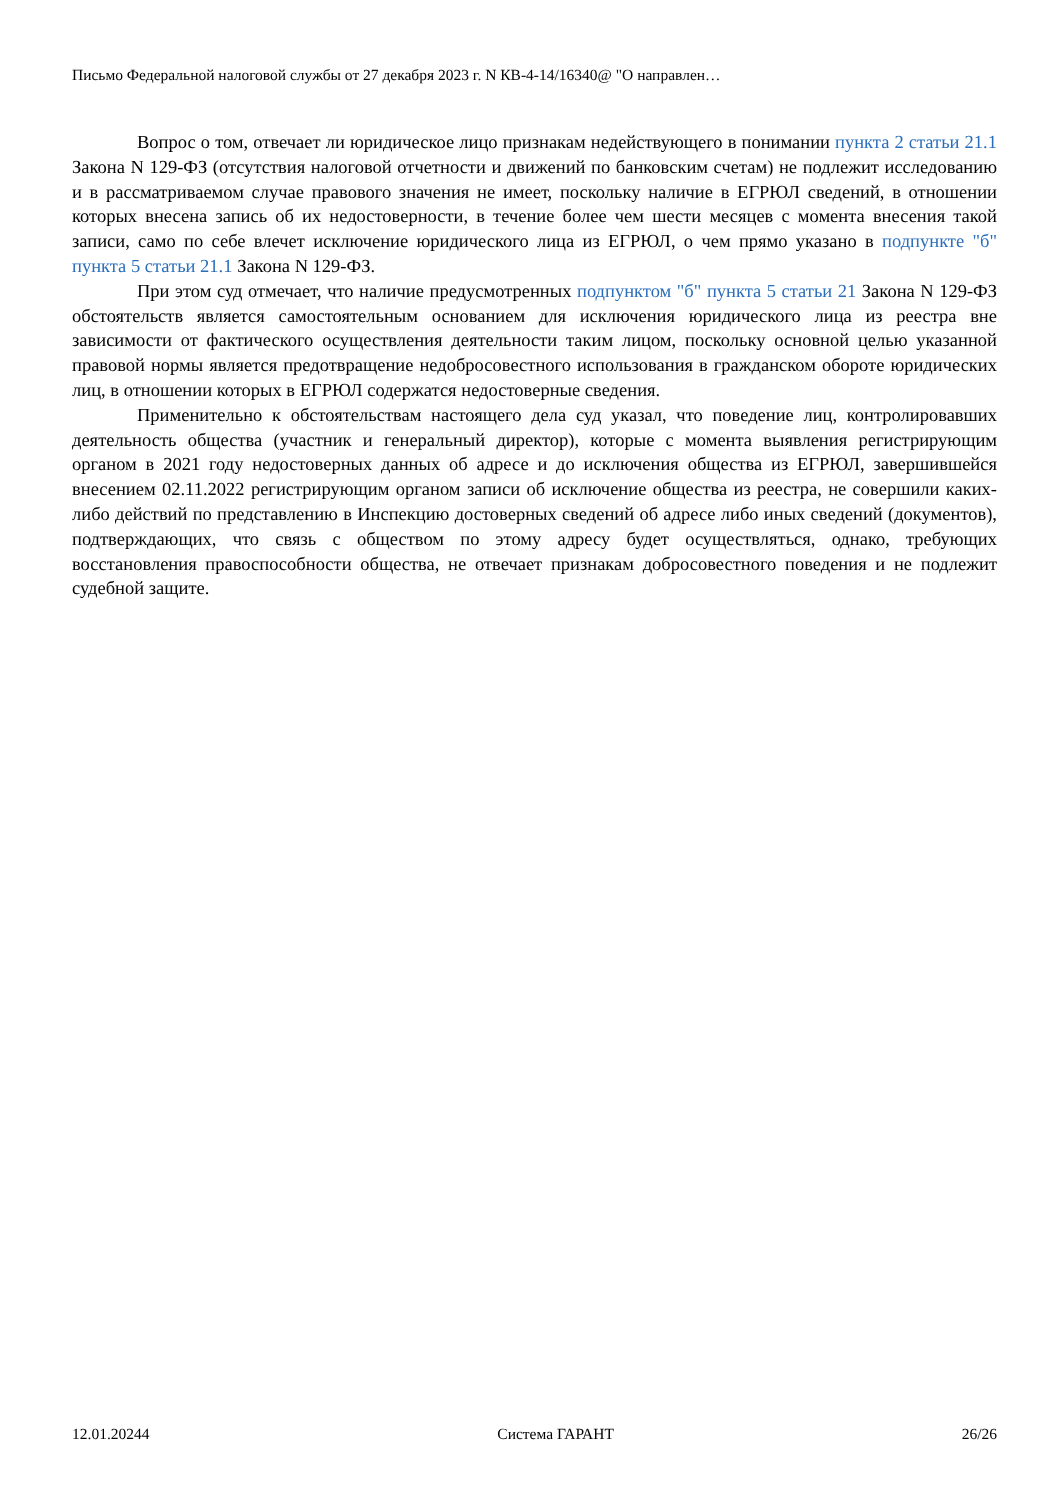Письмо Федеральной налоговой службы от 27 декабря 2023 г. N КВ-4-14/16340@ "О направлен…
Вопрос о том, отвечает ли юридическое лицо признакам недействующего в понимании пункта 2 статьи 21.1 Закона N 129-ФЗ (отсутствия налоговой отчетности и движений по банковским счетам) не подлежит исследованию и в рассматриваемом случае правового значения не имеет, поскольку наличие в ЕГРЮЛ сведений, в отношении которых внесена запись об их недостоверности, в течение более чем шести месяцев с момента внесения такой записи, само по себе влечет исключение юридического лица из ЕГРЮЛ, о чем прямо указано в подпункте "б" пункта 5 статьи 21.1 Закона N 129-ФЗ.
При этом суд отмечает, что наличие предусмотренных подпунктом "б" пункта 5 статьи 21 Закона N 129-ФЗ обстоятельств является самостоятельным основанием для исключения юридического лица из реестра вне зависимости от фактического осуществления деятельности таким лицом, поскольку основной целью указанной правовой нормы является предотвращение недобросовестного использования в гражданском обороте юридических лиц, в отношении которых в ЕГРЮЛ содержатся недостоверные сведения.
Применительно к обстоятельствам настоящего дела суд указал, что поведение лиц, контролировавших деятельность общества (участник и генеральный директор), которые с момента выявления регистрирующим органом в 2021 году недостоверных данных об адресе и до исключения общества из ЕГРЮЛ, завершившейся внесением 02.11.2022 регистрирующим органом записи об исключение общества из реестра, не совершили каких-либо действий по представлению в Инспекцию достоверных сведений об адресе либо иных сведений (документов), подтверждающих, что связь с обществом по этому адресу будет осуществляться, однако, требующих восстановления правоспособности общества, не отвечает признакам добросовестного поведения и не подлежит судебной защите.
12.01.20244 Система ГАРАНТ 26/26